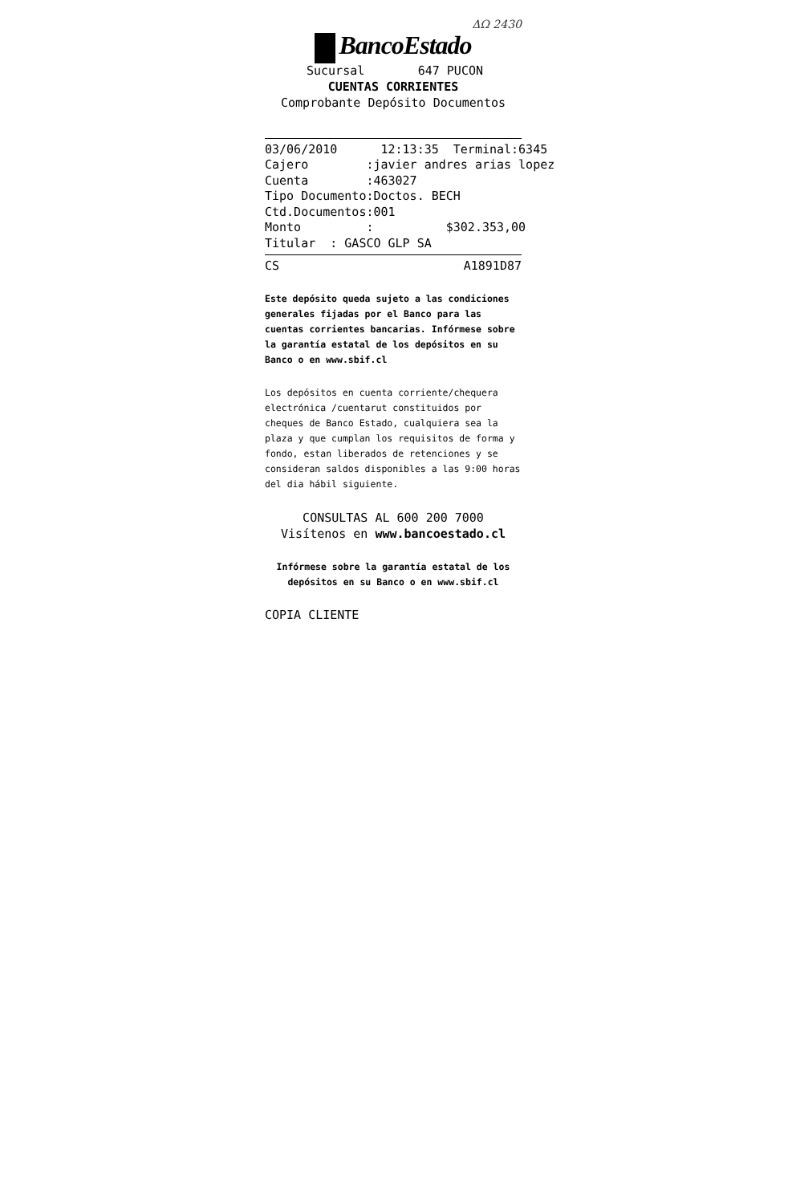ΔΩ 2430
BancoEstado
Sucursal 647 PUCON
CUENTAS CORRIENTES
Comprobante Depósito Documentos
03/06/2010 12:13:35 Terminal:6345 Cajero :javier andres arias lopez Cuenta :463027 Tipo Documento:Doctos. BECH Ctd.Documentos:001 Monto : $302.353,00 Titular : GASCO GLP SA
CS A1891D87
Este depósito queda sujeto a las condiciones generales fijadas por el Banco para las cuentas corrientes bancarias. Infórmese sobre la garantía estatal de los depósitos en su Banco o en www.sbif.cl
Los depósitos en cuenta corriente/chequera electrónica /cuentarut constituidos por cheques de Banco Estado, cualquiera sea la plaza y que cumplan los requisitos de forma y fondo, estan liberados de retenciones y se consideran saldos disponibles a las 9:00 horas del dia hábil siguiente.
CONSULTAS AL 600 200 7000
Visítenos en www.bancoestado.cl
Infórmese sobre la garantía estatal de los depósitos en su Banco o en www.sbif.cl
COPIA CLIENTE